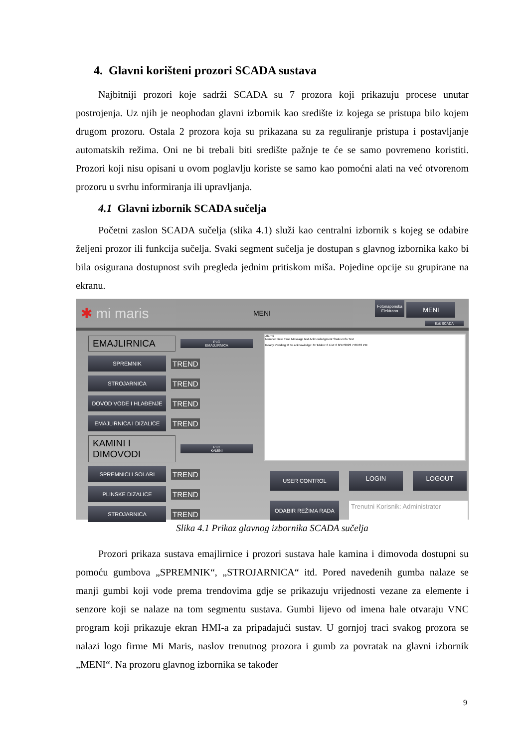4. Glavni korišteni prozori SCADA sustava
Najbitniji prozori koje sadrži SCADA su 7 prozora koji prikazuju procese unutar postrojenja. Uz njih je neophodan glavni izbornik kao središte iz kojega se pristupa bilo kojem drugom prozoru. Ostala 2 prozora koja su prikazana su za reguliranje pristupa i postavljanje automatskih režima. Oni ne bi trebali biti središte pažnje te će se samo povremeno koristiti. Prozori koji nisu opisani u ovom poglavlju koriste se samo kao pomoćni alati na već otvorenom prozoru u svrhu informiranja ili upravljanja.
4.1 Glavni izbornik SCADA sučelja
Početni zaslon SCADA sučelja (slika 4.1) služi kao centralni izbornik s kojeg se odabire željeni prozor ili funkcija sučelja. Svaki segment sučelja je dostupan s glavnog izbornika kako bi bila osigurana dostupnost svih pregleda jednim pritiskom miša. Pojedine opcije su grupirane na ekranu.
✱ mi maris MENI Fotonaponska
Elektrana MENI
Exit SCADA
EMAJLIRNICA PLC
EMAJLIRNICA
SPREMNIK TREND
STROJARNICA TREND
DOVOD VODE I HLAĐENJE TREND
EMAJLIRNICA I DIZALICE TREND
KAMINI I DIMOVODI PLC
KAMINI
SPREMNICI I SOLARI TREND
PLINSKE DIZALICE TREND
STROJARNICA TREND
Alarmi
Number Date Time Message text Acknowledgment Status Info Text
Ready Pending: 0 To acknowledge: 0 Hidden: 0 List: 0 8/17/2023 7:06:03 PM
USER CONTROL LOGIN LOGOUT ODABIR REŽIMA RADA Trenutni Korisnik: Administrator
Slika 4.1 Prikaz glavnog izbornika SCADA sučelja
Prozori prikaza sustava emajlirnice i prozori sustava hale kamina i dimovoda dostupni su pomoću gumbova „SPREMNIK“, „STROJARNICA“ itd. Pored navedenih gumba nalaze se manji gumbi koji vode prema trendovima gdje se prikazuju vrijednosti vezane za elemente i senzore koji se nalaze na tom segmentu sustava. Gumbi lijevo od imena hale otvaraju VNC program koji prikazuje ekran HMI-a za pripadajući sustav. U gornjoj traci svakog prozora se nalazi logo firme Mi Maris, naslov trenutnog prozora i gumb za povratak na glavni izbornik „MENI“. Na prozoru glavnog izbornika se također
9